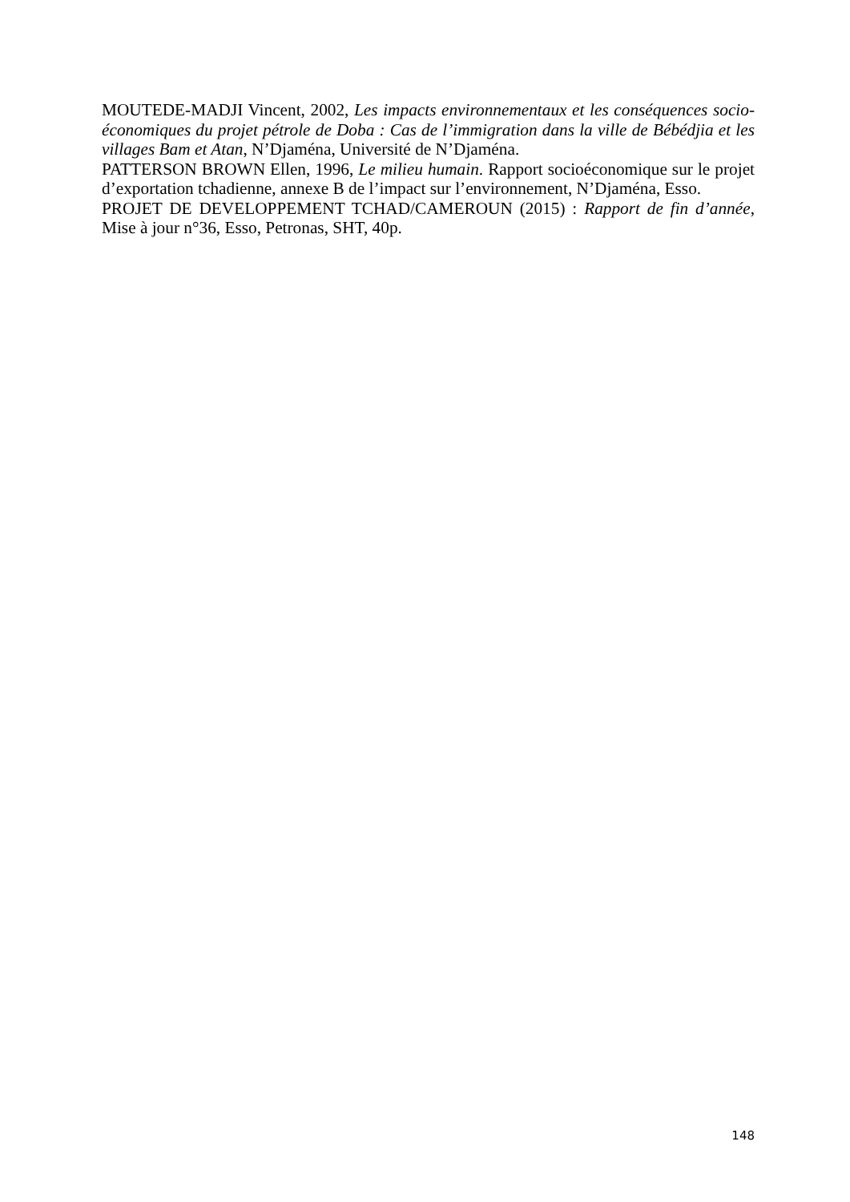MOUTEDE-MADJI Vincent, 2002, Les impacts environnementaux et les conséquences socio-économiques du projet pétrole de Doba : Cas de l’immigration dans la ville de Bébédjia et les villages Bam et Atan, N’Djaména, Université de N’Djaména.
PATTERSON BROWN Ellen, 1996, Le milieu humain. Rapport socioéconomique sur le projet d’exportation tchadienne, annexe B de l’impact sur l’environnement, N’Djaména, Esso.
PROJET DE DEVELOPPEMENT TCHAD/CAMEROUN (2015) : Rapport de fin d’année, Mise à jour n°36, Esso, Petronas, SHT, 40p.
148